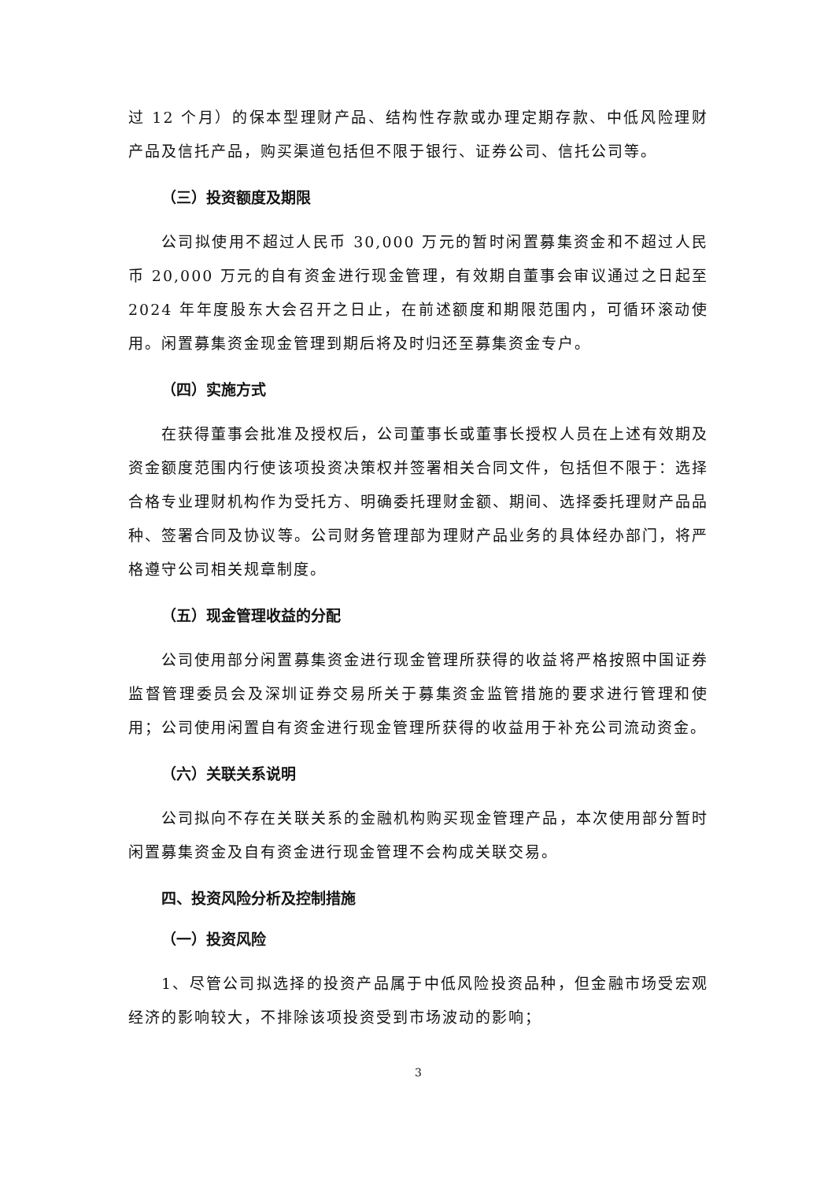过 12 个月）的保本型理财产品、结构性存款或办理定期存款、中低风险理财产品及信托产品，购买渠道包括但不限于银行、证券公司、信托公司等。
（三）投资额度及期限
公司拟使用不超过人民币 30,000 万元的暂时闲置募集资金和不超过人民币 20,000 万元的自有资金进行现金管理，有效期自董事会审议通过之日起至 2024 年年度股东大会召开之日止，在前述额度和期限范围内，可循环滚动使用。闲置募集资金现金管理到期后将及时归还至募集资金专户。
（四）实施方式
在获得董事会批准及授权后，公司董事长或董事长授权人员在上述有效期及资金额度范围内行使该项投资决策权并签署相关合同文件，包括但不限于：选择合格专业理财机构作为受托方、明确委托理财金额、期间、选择委托理财产品品种、签署合同及协议等。公司财务管理部为理财产品业务的具体经办部门，将严格遵守公司相关规章制度。
（五）现金管理收益的分配
公司使用部分闲置募集资金进行现金管理所获得的收益将严格按照中国证券监督管理委员会及深圳证券交易所关于募集资金监管措施的要求进行管理和使用；公司使用闲置自有资金进行现金管理所获得的收益用于补充公司流动资金。
（六）关联关系说明
公司拟向不存在关联关系的金融机构购买现金管理产品，本次使用部分暂时闲置募集资金及自有资金进行现金管理不会构成关联交易。
四、投资风险分析及控制措施
（一）投资风险
1、尽管公司拟选择的投资产品属于中低风险投资品种，但金融市场受宏观经济的影响较大，不排除该项投资受到市场波动的影响；
3